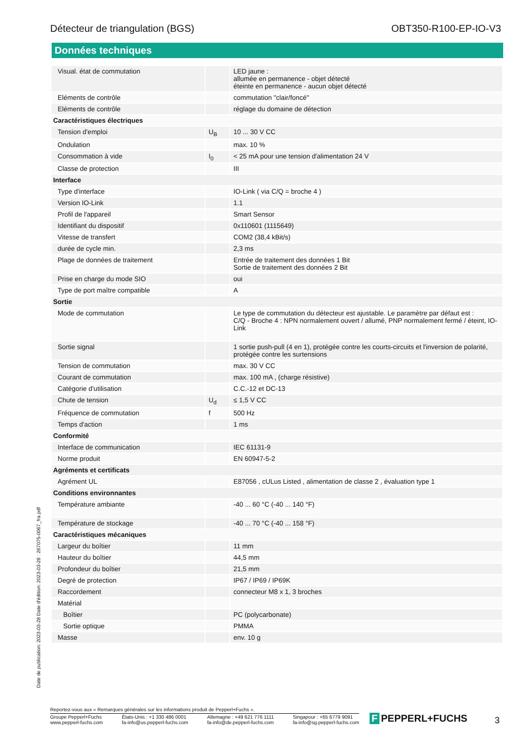Détecteur de triangulation (BGS) OBT350-R100-EP-IO-V3
Données techniques
| Visual. état de commutation | | LED jaune : allumée en permanence - objet détecté éteinte en permanence - aucun objet détecté |
| Eléments de contrôle | | commutation "clair/foncé" |
| Eléments de contrôle | | réglage du domaine de détection |
| Caractéristiques électriques | | |
| Tension d'emploi | U<sub>B</sub> | 10 ... 30 V CC |
| Ondulation | | max. 10 % |
| Consommation à vide | I<sub>0</sub> | < 25 mA pour une tension d'alimentation 24 V |
| Classe de protection | | III |
| Interface | | |
| Type d'interface | | IO-Link ( via C/Q = broche 4 ) |
| Version IO-Link | | 1.1 |
| Profil de l'appareil | | Smart Sensor |
| Identifiant du dispositif | | 0x110601 (1115649) |
| Vitesse de transfert | | COM2 (38,4 kBit/s) |
| durée de cycle min. | | 2,3 ms |
| Plage de données de traitement | | Entrée de traitement des données 1 Bit Sortie de traitement des données 2 Bit |
| Prise en charge du mode SIO | | oui |
| Type de port maître compatible | | A |
| Sortie | | |
| Mode de commutation | | Le type de commutation du détecteur est ajustable. Le paramètre par défaut est : C/Q - Broche 4 : NPN normalement ouvert / allumé, PNP normalement fermé / éteint, IO-Link |
| Sortie signal | | 1 sortie push-pull (4 en 1), protégée contre les courts-circuits et l'inversion de polarité, protégée contre les surtensions |
| Tension de commutation | | max. 30 V CC |
| Courant de commutation | | max. 100 mA , (charge résistive) |
| Catégorie d'utilisation | | C.C.-12 et DC-13 |
| Chute de tension | U<sub>d</sub> | ≤ 1,5 V CC |
| Fréquence de commutation | f | 500 Hz |
| Temps d'action | | 1 ms |
| Conformité | | |
| Interface de communication | | IEC 61131-9 |
| Norme produit | | EN 60947-5-2 |
| Agréments et certificats | | |
| Agrément UL | | E87056 , cULus Listed , alimentation de classe 2 , évaluation type 1 |
| Conditions environnantes | | |
| Température ambiante | | -40 ... 60 °C (-40 ... 140 °F) |
| Température de stockage | | -40 ... 70 °C (-40 ... 158 °F) |
| Caractéristiques mécaniques | | |
| Largeur du boîtier | | 11 mm |
| Hauteur du boîtier | | 44,5 mm |
| Profondeur du boîtier | | 21,5 mm |
| Degré de protection | | IP67 / IP69 / IP69K |
| Raccordement | | connecteur M8 x 1, 3 broches |
| Matérial | | |
| Boîtier | | PC (polycarbonate) |
| Sortie optique | | PMMA |
| Masse | | env. 10 g |
Date de publication: 2023-03-28 Date d'édition: 2023-03-28 : 267075-0067_fra.pdf
Reportez-vous aux « Remarques générales sur les informations produit de Pepperl+Fuchs ».
Groupe Pepperl+Fuchs
www.pepperl-fuchs.com
États-Unis : +1 330 486 0001
fa-info@us.pepperl-fuchs.com
Allemagne : +49 621 776 1111
fa-info@de.pepperl-fuchs.com
Singapour : +65 6779 9091
fa-info@sg.pepperl-fuchs.com
F PEPPERL+FUCHS 3